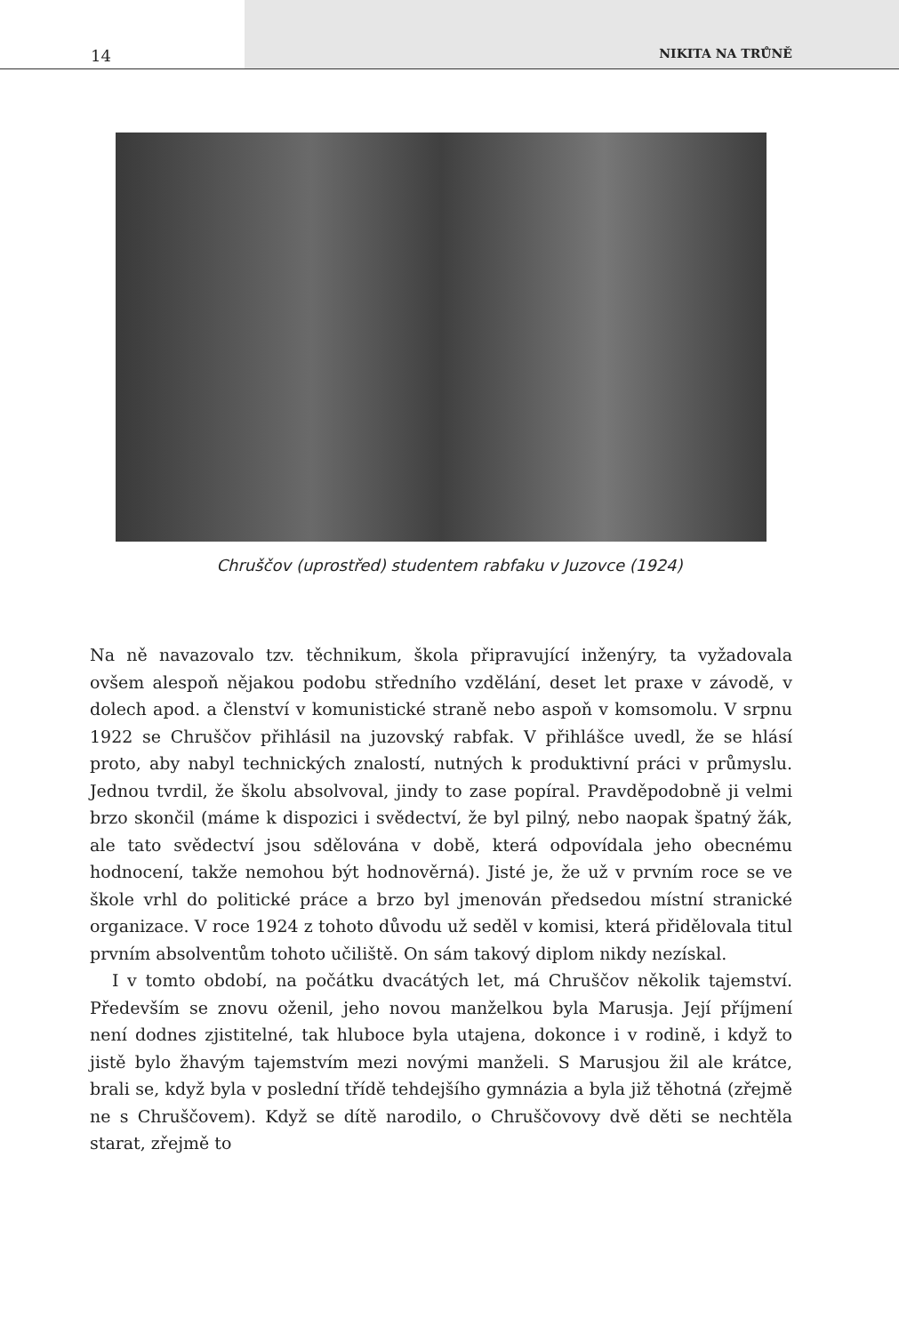14 NIKITA NA TRŮNĚ
Chruščov (uprostřed) studentem rabfaku v Juzovce (1924)
Na ně navazovalo tzv. těchnikum, škola připravující inženýry, ta vyžadovala ovšem alespoň nějakou podobu středního vzdělání, deset let praxe v závodě, v dolech apod. a členství v komunistické straně nebo aspoň v komsomolu. V srpnu 1922 se Chruščov přihlásil na juzovský rabfak. V přihlášce uvedl, že se hlásí proto, aby nabyl technických znalostí, nutných k produktivní práci v průmyslu. Jednou tvrdil, že školu absolvoval, jindy to zase popíral. Pravděpodobně ji velmi brzo skončil (máme k dispozici i svědectví, že byl pilný, nebo naopak špatný žák, ale tato svědectví jsou sdělována v době, která odpovídala jeho obecnému hodnocení, takže nemohou být hodnověrná). Jisté je, že už v prvním roce se ve škole vrhl do politické práce a brzo byl jmenován předsedou místní stranické organizace. V roce 1924 z tohoto důvodu už seděl v komisi, která přidělovala titul prvním absolventům tohoto učiliště. On sám takový diplom nikdy nezískal.
I v tomto období, na počátku dvacátých let, má Chruščov několik tajemství. Především se znovu oženil, jeho novou manželkou byla Marusja. Její příjmení není dodnes zjistitelné, tak hluboce byla utajena, dokonce i v rodině, i když to jistě bylo žhavým tajemstvím mezi novými manželi. S Marusjou žil ale krátce, brali se, když byla v poslední třídě tehdejšího gymnázia a byla již těhotná (zřejmě ne s Chruščovem). Když se dítě narodilo, o Chruščovovy dvě děti se nechtěla starat, zřejmě to